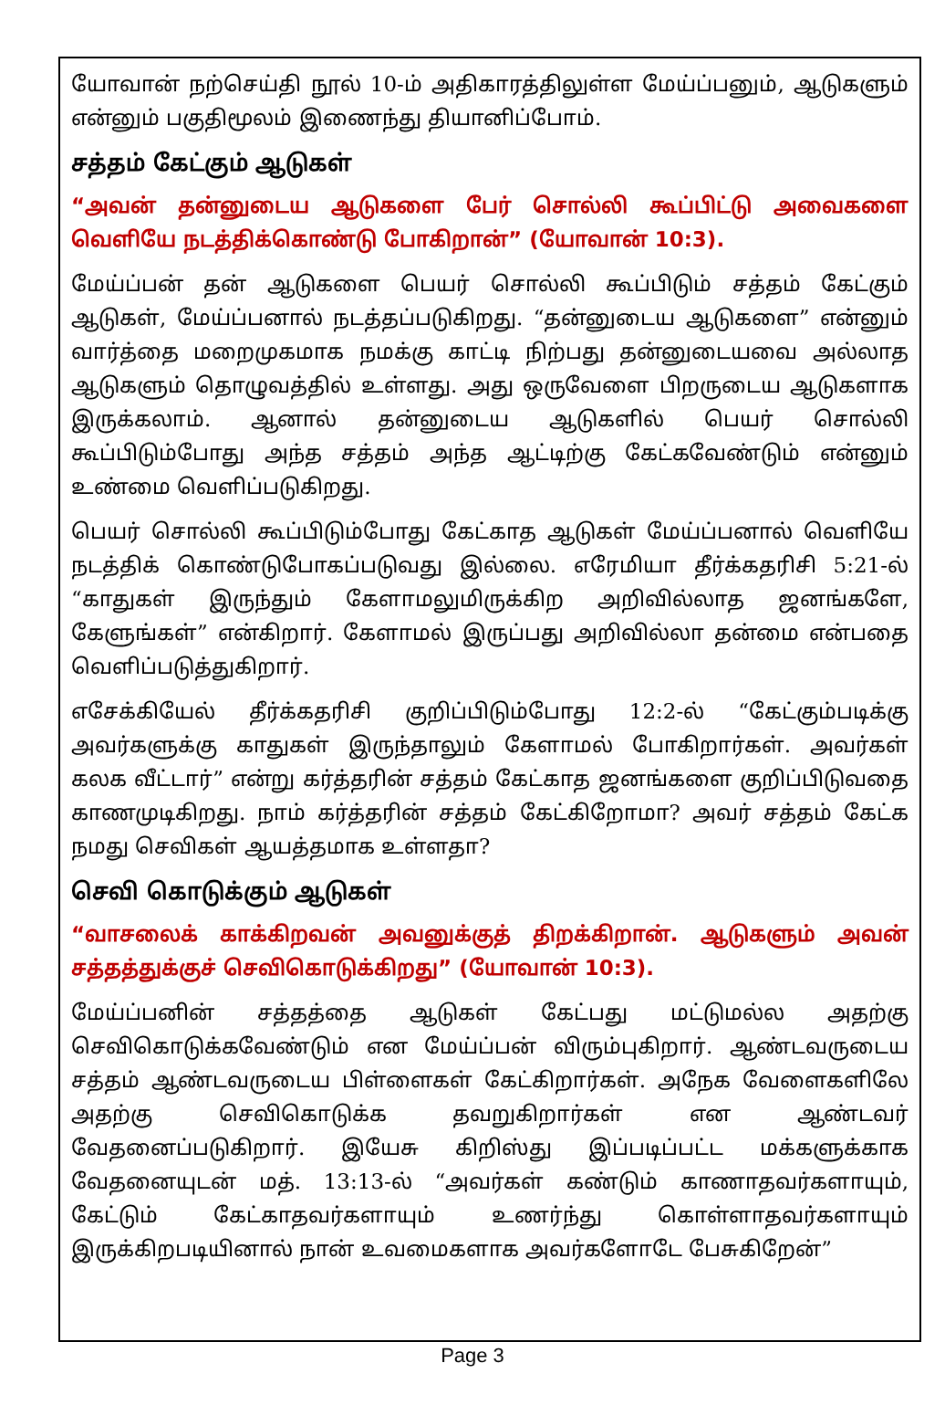யோவான் நற்செய்தி நூல் 10-ம் அதிகாரத்திலுள்ள மேய்ப்பனும், ஆடுகளும் என்னும் பகுதிமூலம் இணைந்து தியானிப்போம்.
சத்தம் கேட்கும் ஆடுகள்
“அவன் தன்னுடைய ஆடுகளை பேர் சொல்லி கூப்பிட்டு அவைகளை வெளியே நடத்திக்கொண்டு போகிறான்” (யோவான் 10:3).
மேய்ப்பன் தன் ஆடுகளை பெயர் சொல்லி கூப்பிடும் சத்தம் கேட்கும் ஆடுகள், மேய்ப்பனால் நடத்தப்படுகிறது. “தன்னுடைய ஆடுகளை” என்னும் வார்த்தை மறைமுகமாக நமக்கு காட்டி நிற்பது தன்னுடையவை அல்லாத ஆடுகளும் தொழுவத்தில் உள்ளது. அது ஒருவேளை பிறருடைய ஆடுகளாக இருக்கலாம். ஆனால் தன்னுடைய ஆடுகளில் பெயர் சொல்லி கூப்பிடும்போது அந்த சத்தம் அந்த ஆட்டிற்கு கேட்கவேண்டும் என்னும் உண்மை வெளிப்படுகிறது.
பெயர் சொல்லி கூப்பிடும்போது கேட்காத ஆடுகள் மேய்ப்பனால் வெளியே நடத்திக் கொண்டுபோகப்படுவது இல்லை. எரேமியா தீர்க்கதரிசி 5:21-ல் “காதுகள் இருந்தும் கேளாமலுமிருக்கிற அறிவில்லாத ஜனங்களே, கேளுங்கள்” என்கிறார். கேளாமல் இருப்பது அறிவில்லா தன்மை என்பதை வெளிப்படுத்துகிறார்.
எசேக்கியேல் தீர்க்கதரிசி குறிப்பிடும்போது 12:2-ல் “கேட்கும்படிக்கு அவர்களுக்கு காதுகள் இருந்தாலும் கேளாமல் போகிறார்கள். அவர்கள் கலக வீட்டார்” என்று கர்த்தரின் சத்தம் கேட்காத ஜனங்களை குறிப்பிடுவதை காணமுடிகிறது. நாம் கர்த்தரின் சத்தம் கேட்கிறோமா? அவர் சத்தம் கேட்க நமது செவிகள் ஆயத்தமாக உள்ளதா?
செவி கொடுக்கும் ஆடுகள்
“வாசலைக் காக்கிறவன் அவனுக்குத் திறக்கிறான். ஆடுகளும் அவன் சத்தத்துக்குச் செவிகொடுக்கிறது” (யோவான் 10:3).
மேய்ப்பனின் சத்தத்தை ஆடுகள் கேட்பது மட்டுமல்ல அதற்கு செவிகொடுக்கவேண்டும் என மேய்ப்பன் விரும்புகிறார். ஆண்டவருடைய சத்தம் ஆண்டவருடைய பிள்ளைகள் கேட்கிறார்கள். அநேக வேளைகளிலே அதற்கு செவிகொடுக்க தவறுகிறார்கள் என ஆண்டவர் வேதனைப்படுகிறார். இயேசு கிறிஸ்து இப்படிப்பட்ட மக்களுக்காக வேதனையுடன் மத். 13:13-ல் “அவர்கள் கண்டும் காணாதவர்களாயும், கேட்டும் கேட்காதவர்களாயும் உணர்ந்து கொள்ளாதவர்களாயும் இருக்கிறபடியினால் நான் உவமைகளாக அவர்களோடே பேசுகிறேன்”
Page 3